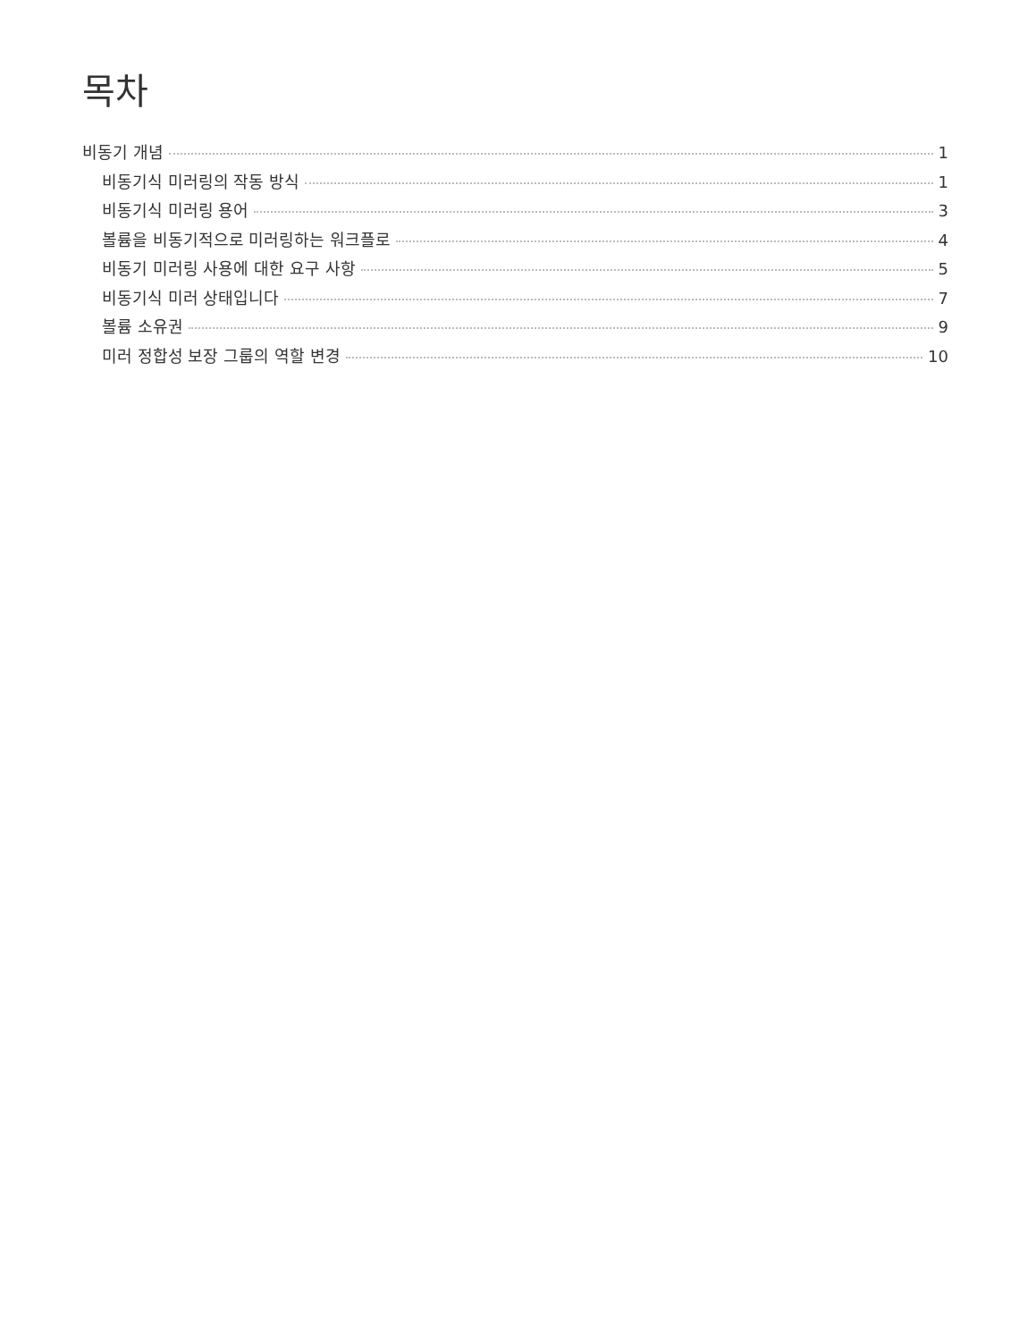목차
비동기 개념 1
비동기식 미러링의 작동 방식 1
비동기식 미러링 용어 3
볼륨을 비동기적으로 미러링하는 워크플로 4
비동기 미러링 사용에 대한 요구 사항 5
비동기식 미러 상태입니다 7
볼륨 소유권 9
미러 정합성 보장 그룹의 역할 변경 10